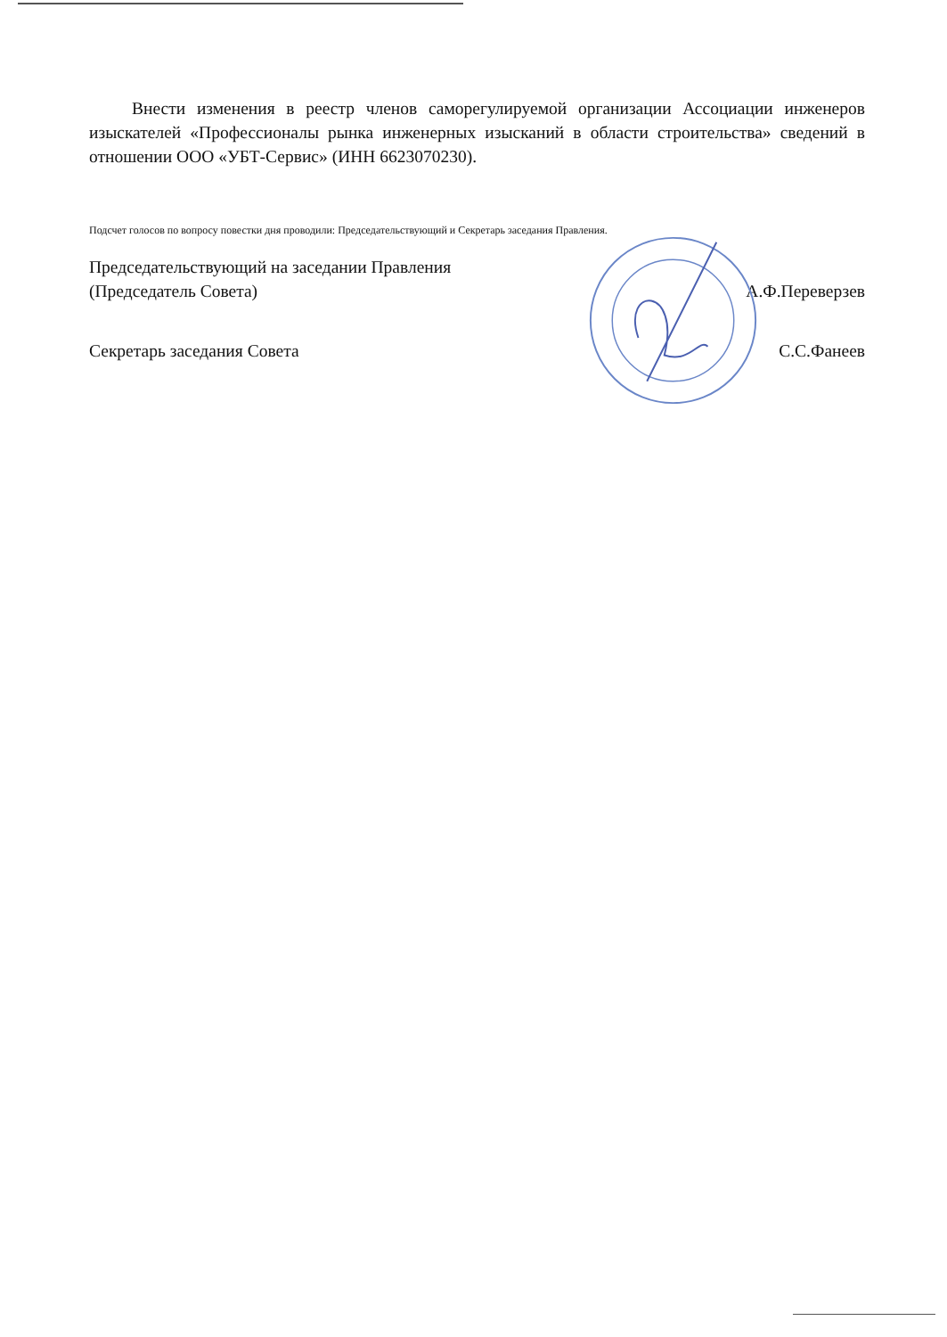Внести изменения в реестр членов саморегулируемой организации Ассоциации инженеров изыскателей «Профессионалы рынка инженерных изысканий в области строительства» сведений в отношении ООО «УБТ-Сервис» (ИНН 6623070230).
Подсчет голосов по вопросу повестки дня проводили: Председательствующий и Секретарь заседания Правления.
Председательствующий на заседании Правления
(Председатель Совета)
А.Ф.Переверзев
Секретарь заседания Совета С.С.Фанеев